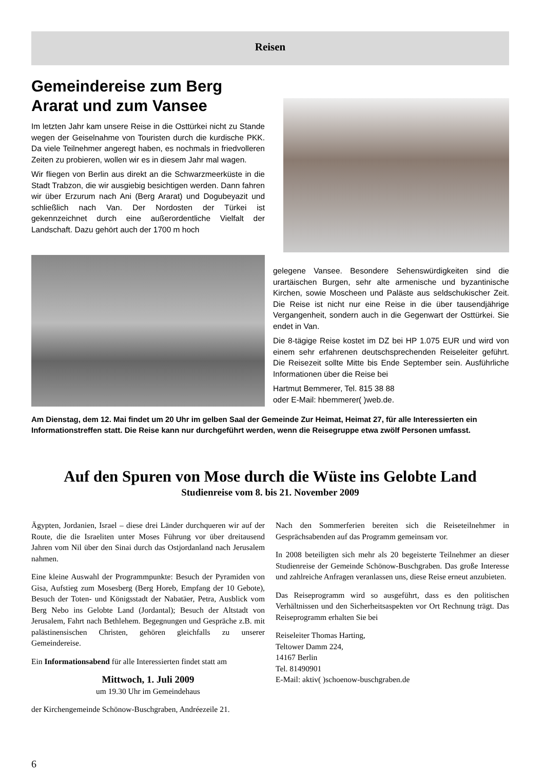Reisen
Gemeindereise zum Berg Ararat und zum Vansee
Im letzten Jahr kam unsere Reise in die Osttürkei nicht zu Stande wegen der Geiselnahme von Touristen durch die kurdische PKK. Da viele Teilnehmer angeregt haben, es nochmals in friedvolleren Zeiten zu probieren, wollen wir es in diesem Jahr mal wagen.
Wir fliegen von Berlin aus direkt an die Schwarzmeerküste in die Stadt Trabzon, die wir ausgiebig besichtigen werden. Dann fahren wir über Erzurum nach Ani (Berg Ararat) und Dogubeyazit und schließlich nach Van. Der Nordosten der Türkei ist gekennzeichnet durch eine außerordentliche Vielfalt der Landschaft. Dazu gehört auch der 1700 m hoch
gelegene Vansee. Besondere Sehenswürdigkeiten sind die urartäischen Burgen, sehr alte armenische und byzantinische Kirchen, sowie Moscheen und Paläste aus seldschukischer Zeit. Die Reise ist nicht nur eine Reise in die über tausendjährige Vergangenheit, sondern auch in die Gegenwart der Osttürkei. Sie endet in Van.
Die 8-tägige Reise kostet im DZ bei HP 1.075 EUR und wird von einem sehr erfahrenen deutschsprechenden Reiseleiter geführt. Die Reisezeit sollte Mitte bis Ende September sein. Ausführliche Informationen über die Reise bei
Hartmut Bemmerer, Tel. 815 38 88
oder E-Mail: hbemmerer( )web.de.
Am Dienstag, dem 12. Mai findet um 20 Uhr im gelben Saal der Gemeinde Zur Heimat, Heimat 27, für alle Interessierten ein Informationstreffen statt. Die Reise kann nur durchgeführt werden, wenn die Reisegruppe etwa zwölf Personen umfasst.
Auf den Spuren von Mose durch die Wüste ins Gelobte Land
Studienreise vom 8. bis 21. November 2009
Ägypten, Jordanien, Israel – diese drei Länder durchqueren wir auf der Route, die die Israeliten unter Moses Führung vor über dreitausend Jahren vom Nil über den Sinai durch das Ostjordanland nach Jerusalem nahmen.
Eine kleine Auswahl der Programmpunkte: Besuch der Pyramiden von Gisa, Aufstieg zum Mosesberg (Berg Horeb, Empfang der 10 Gebote), Besuch der Toten- und Königsstadt der Nabatäer, Petra, Ausblick vom Berg Nebo ins Gelobte Land (Jordantal); Besuch der Altstadt von Jerusalem, Fahrt nach Bethlehem. Begegnungen und Gespräche z.B. mit palästinensischen Christen, gehören gleichfalls zu unserer Gemeindereise.
Ein Informationsabend für alle Interessierten findet statt am
Mittwoch, 1. Juli 2009
um 19.30 Uhr im Gemeindehaus
der Kirchengemeinde Schönow-Buschgraben, Andréezeile 21.
Nach den Sommerferien bereiten sich die Reiseteilnehmer in Gesprächsabenden auf das Programm gemeinsam vor.
In 2008 beteiligten sich mehr als 20 begeisterte Teilnehmer an dieser Studienreise der Gemeinde Schönow-Buschgraben. Das große Interesse und zahlreiche Anfragen veranlassen uns, diese Reise erneut anzubieten.
Das Reiseprogramm wird so ausgeführt, dass es den politischen Verhältnissen und den Sicherheitsaspekten vor Ort Rechnung trägt. Das Reiseprogramm erhalten Sie bei
Reiseleiter Thomas Harting,
Teltower Damm 224,
14167 Berlin
Tel. 81490901
E-Mail: aktiv( )schoenow-buschgraben.de
6